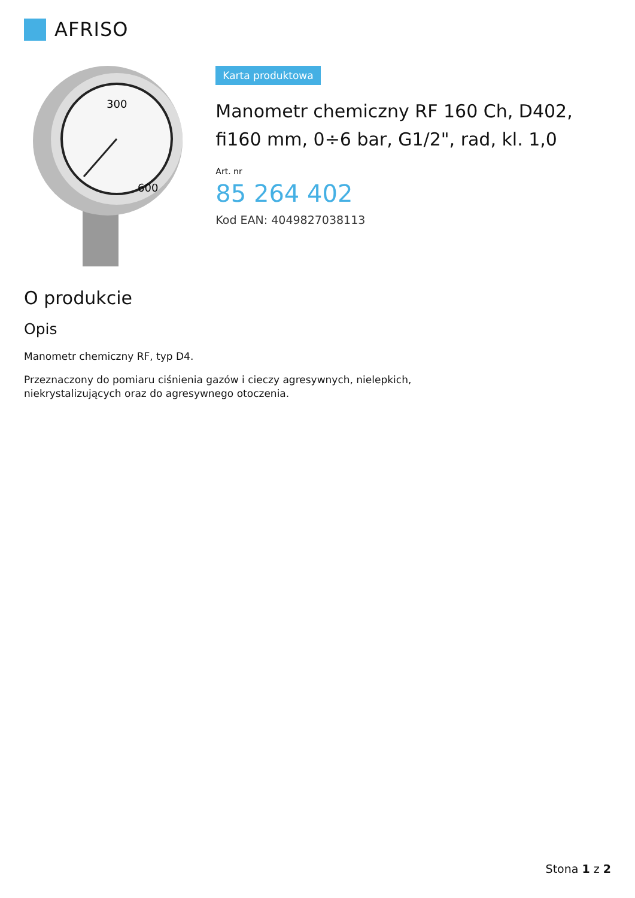AFRISO
300
600
Karta produktowa
Manometr chemiczny RF 160 Ch, D402, fi160 mm, 0÷6 bar, G1/2", rad, kl. 1,0
Art. nr
85 264 402
Kod EAN: 4049827038113
O produkcie
Opis
Manometr chemiczny RF, typ D4.
Przeznaczony do pomiaru ciśnienia gazów i cieczy agresywnych, nielepkich,
niekrystalizujących oraz do agresywnego otoczenia.
Stona 1 z 2